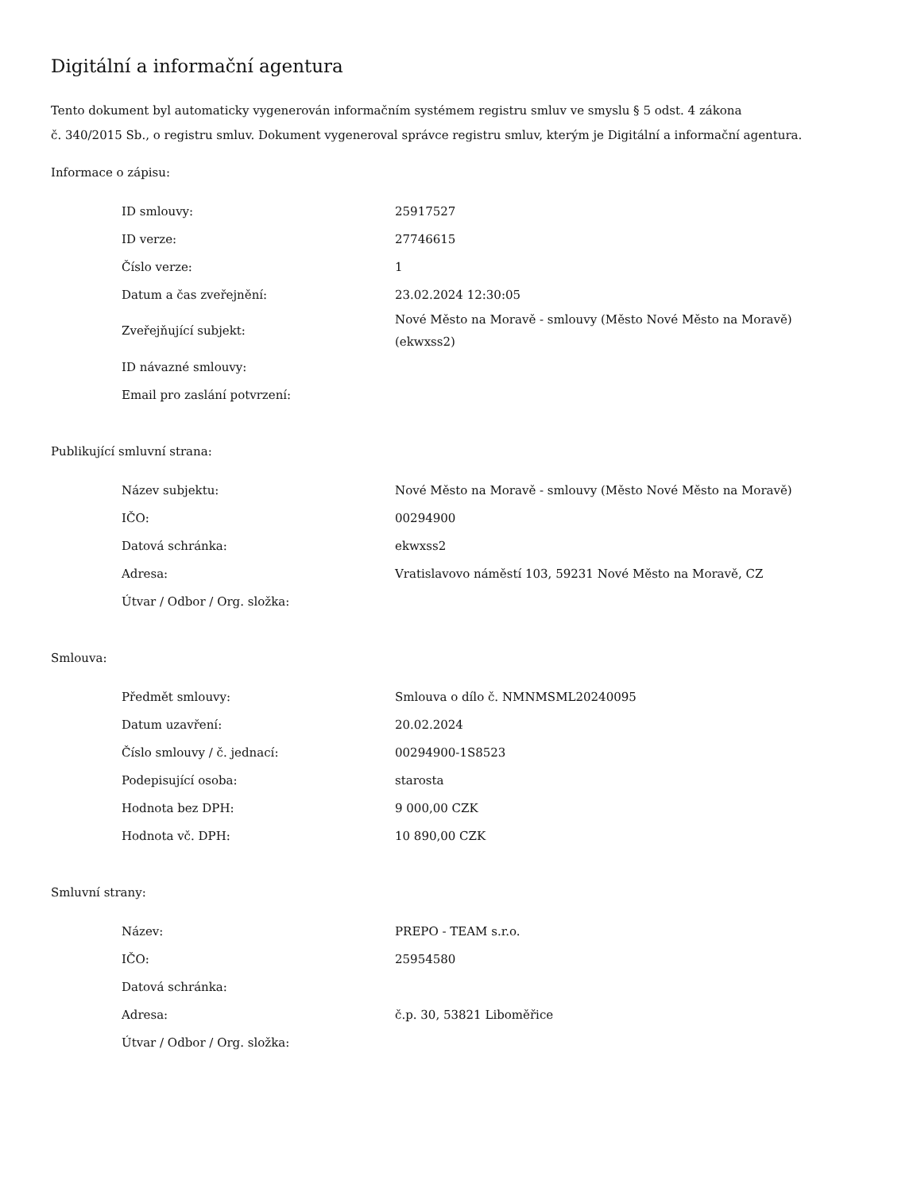Digitální a informační agentura
Tento dokument byl automaticky vygenerován informačním systémem registru smluv ve smyslu § 5 odst. 4 zákona
č. 340/2015 Sb., o registru smluv. Dokument vygeneroval správce registru smluv, kterým je Digitální a informační agentura.
Informace o zápisu:
| ID smlouvy: | 25917527 |
| ID verze: | 27746615 |
| Číslo verze: | 1 |
| Datum a čas zveřejnění: | 23.02.2024 12:30:05 |
| Zveřejňující subjekt: | Nové Město na Moravě - smlouvy (Město Nové Město na Moravě) (ekwxss2) |
| ID návazné smlouvy: | |
| Email pro zaslání potvrzení: | |
Publikující smluvní strana:
| Název subjektu: | Nové Město na Moravě - smlouvy (Město Nové Město na Moravě) |
| IČO: | 00294900 |
| Datová schránka: | ekwxss2 |
| Adresa: | Vratislavovo náměstí 103, 59231 Nové Město na Moravě, CZ |
| Útvar / Odbor / Org. složka: | |
Smlouva:
| Předmět smlouvy: | Smlouva o dílo č. NMNMSML20240095 |
| Datum uzavření: | 20.02.2024 |
| Číslo smlouvy / č. jednací: | 00294900-1S8523 |
| Podepisující osoba: | starosta |
| Hodnota bez DPH: | 9 000,00 CZK |
| Hodnota vč. DPH: | 10 890,00 CZK |
Smluvní strany:
| Název: | PREPO - TEAM s.r.o. |
| IČO: | 25954580 |
| Datová schránka: | |
| Adresa: | č.p. 30, 53821 Liboměřice |
| Útvar / Odbor / Org. složka: | |